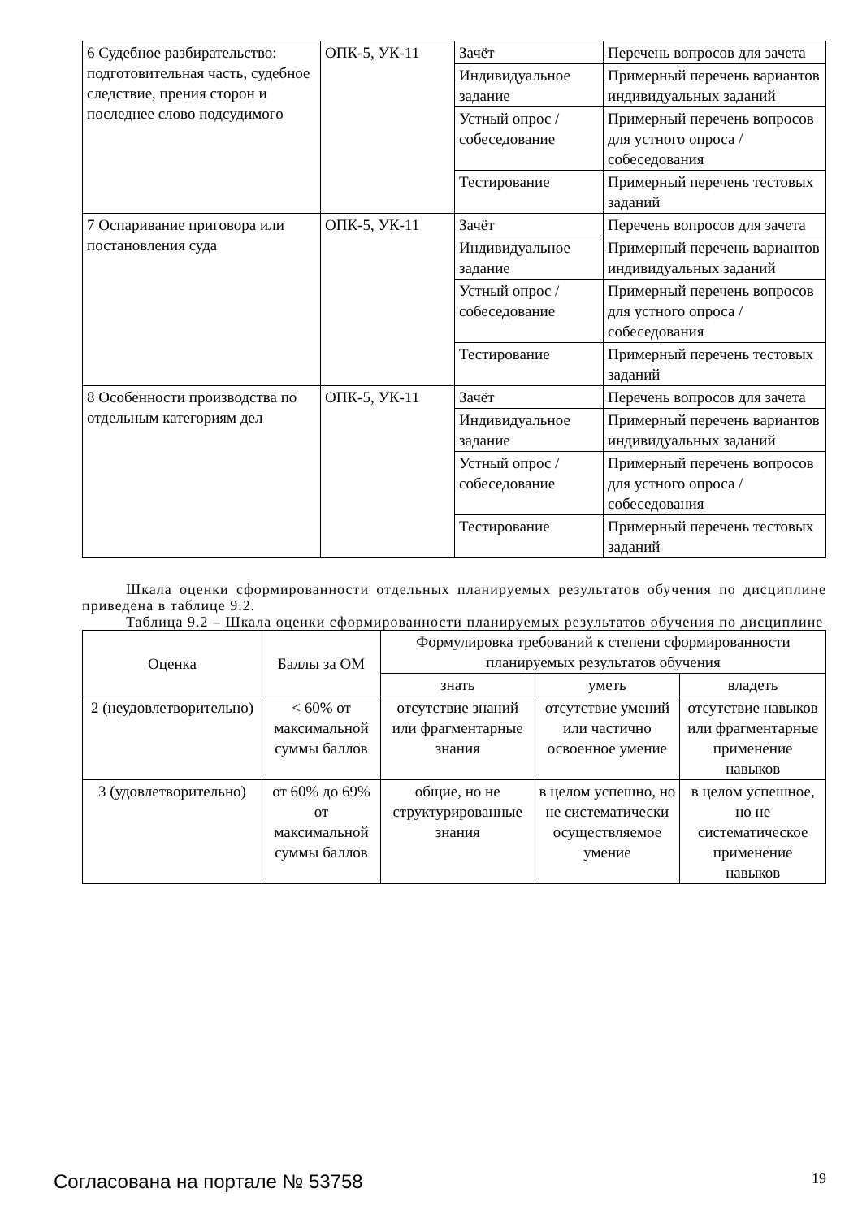| 6 Судебное разбирательство: подготовительная часть, судебное следствие, прения сторон и последнее слово подсудимого | ОПК-5, УК-11 | Зачёт | Перечень вопросов для зачета |
| | | Индивидуальное задание | Примерный перечень вариантов индивидуальных заданий |
| | | Устный опрос / собеседование | Примерный перечень вопросов для устного опроса / собеседования |
| | | Тестирование | Примерный перечень тестовых заданий |
| 7 Оспаривание приговора или постановления суда | ОПК-5, УК-11 | Зачёт | Перечень вопросов для зачета |
| | | Индивидуальное задание | Примерный перечень вариантов индивидуальных заданий |
| | | Устный опрос / собеседование | Примерный перечень вопросов для устного опроса / собеседования |
| | | Тестирование | Примерный перечень тестовых заданий |
| 8 Особенности производства по отдельным категориям дел | ОПК-5, УК-11 | Зачёт | Перечень вопросов для зачета |
| | | Индивидуальное задание | Примерный перечень вариантов индивидуальных заданий |
| | | Устный опрос / собеседование | Примерный перечень вопросов для устного опроса / собеседования |
| | | Тестирование | Примерный перечень тестовых заданий |
Шкала оценки сформированности отдельных планируемых результатов обучения по дисциплине приведена в таблице 9.2.
Таблица 9.2 – Шкала оценки сформированности планируемых результатов обучения по дисциплине
| Оценка | Баллы за ОМ | Формулировка требований к степени сформированности планируемых результатов обучения | | |
| --- | --- | --- | --- | --- |
| | | знать | уметь | владеть |
| 2 (неудовлетворительно) | < 60% от максимальной суммы баллов | отсутствие знаний или фрагментарные знания | отсутствие умений или частично освоенное умение | отсутствие навыков или фрагментарные применение навыков |
| 3 (удовлетворительно) | от 60% до 69% от максимальной суммы баллов | общие, но не структурированные знания | в целом успешно, но не систематически осуществляемое умение | в целом успешное, но не систематическое применение навыков |
Согласована на портале № 53758 19